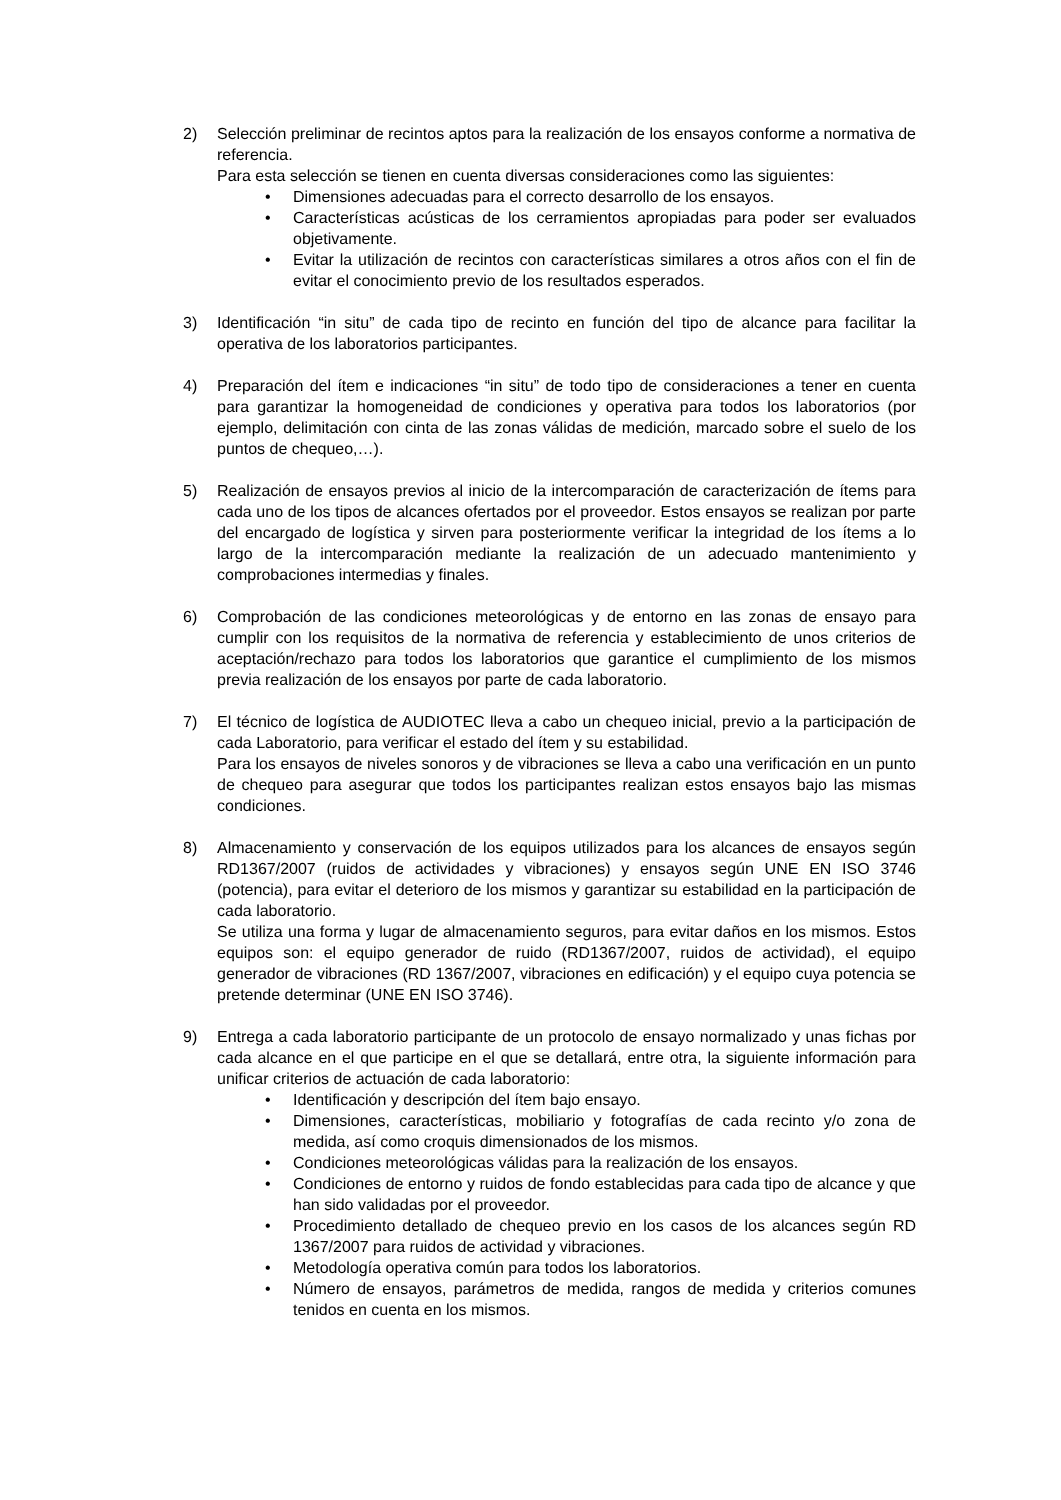2) Selección preliminar de recintos aptos para la realización de los ensayos conforme a normativa de referencia.
Para esta selección se tienen en cuenta diversas consideraciones como las siguientes:
• Dimensiones adecuadas para el correcto desarrollo de los ensayos.
• Características acústicas de los cerramientos apropiadas para poder ser evaluados objetivamente.
• Evitar la utilización de recintos con características similares a otros años con el fin de evitar el conocimiento previo de los resultados esperados.
3) Identificación “in situ” de cada tipo de recinto en función del tipo de alcance para facilitar la operativa de los laboratorios participantes.
4) Preparación del ítem e indicaciones “in situ” de todo tipo de consideraciones a tener en cuenta para garantizar la homogeneidad de condiciones y operativa para todos los laboratorios (por ejemplo, delimitación con cinta de las zonas válidas de medición, marcado sobre el suelo de los puntos de chequeo,…).
5) Realización de ensayos previos al inicio de la intercomparación de caracterización de ítems para cada uno de los tipos de alcances ofertados por el proveedor. Estos ensayos se realizan por parte del encargado de logística y sirven para posteriormente verificar la integridad de los ítems a lo largo de la intercomparación mediante la realización de un adecuado mantenimiento y comprobaciones intermedias y finales.
6) Comprobación de las condiciones meteorológicas y de entorno en las zonas de ensayo para cumplir con los requisitos de la normativa de referencia y establecimiento de unos criterios de aceptación/rechazo para todos los laboratorios que garantice el cumplimiento de los mismos previa realización de los ensayos por parte de cada laboratorio.
7) El técnico de logística de AUDIOTEC lleva a cabo un chequeo inicial, previo a la participación de cada Laboratorio, para verificar el estado del ítem y su estabilidad.
Para los ensayos de niveles sonoros y de vibraciones se lleva a cabo una verificación en un punto de chequeo para asegurar que todos los participantes realizan estos ensayos bajo las mismas condiciones.
8) Almacenamiento y conservación de los equipos utilizados para los alcances de ensayos según RD1367/2007 (ruidos de actividades y vibraciones) y ensayos según UNE EN ISO 3746 (potencia), para evitar el deterioro de los mismos y garantizar su estabilidad en la participación de cada laboratorio.
Se utiliza una forma y lugar de almacenamiento seguros, para evitar daños en los mismos. Estos equipos son: el equipo generador de ruido (RD1367/2007, ruidos de actividad), el equipo generador de vibraciones (RD 1367/2007, vibraciones en edificación) y el equipo cuya potencia se pretende determinar (UNE EN ISO 3746).
9) Entrega a cada laboratorio participante de un protocolo de ensayo normalizado y unas fichas por cada alcance en el que participe en el que se detallará, entre otra, la siguiente información para unificar criterios de actuación de cada laboratorio:
• Identificación y descripción del ítem bajo ensayo.
• Dimensiones, características, mobiliario y fotografías de cada recinto y/o zona de medida, así como croquis dimensionados de los mismos.
• Condiciones meteorológicas válidas para la realización de los ensayos.
• Condiciones de entorno y ruidos de fondo establecidas para cada tipo de alcance y que han sido validadas por el proveedor.
• Procedimiento detallado de chequeo previo en los casos de los alcances según RD 1367/2007 para ruidos de actividad y vibraciones.
• Metodología operativa común para todos los laboratorios.
• Número de ensayos, parámetros de medida, rangos de medida y criterios comunes tenidos en cuenta en los mismos.